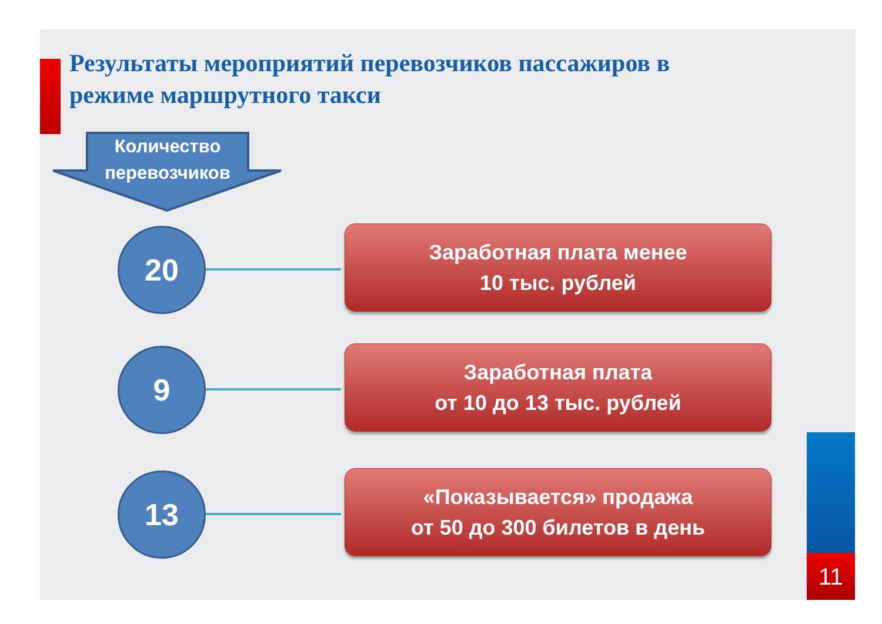Результаты мероприятий перевозчиков пассажиров в режиме маршрутного такси
Количество перевозчиков
20
Заработная плата менее
10 тыс. рублей
9
Заработная плата
от 10 до 13 тыс. рублей
13
«Показывается» продажа
от 50 до 300 билетов в день
11